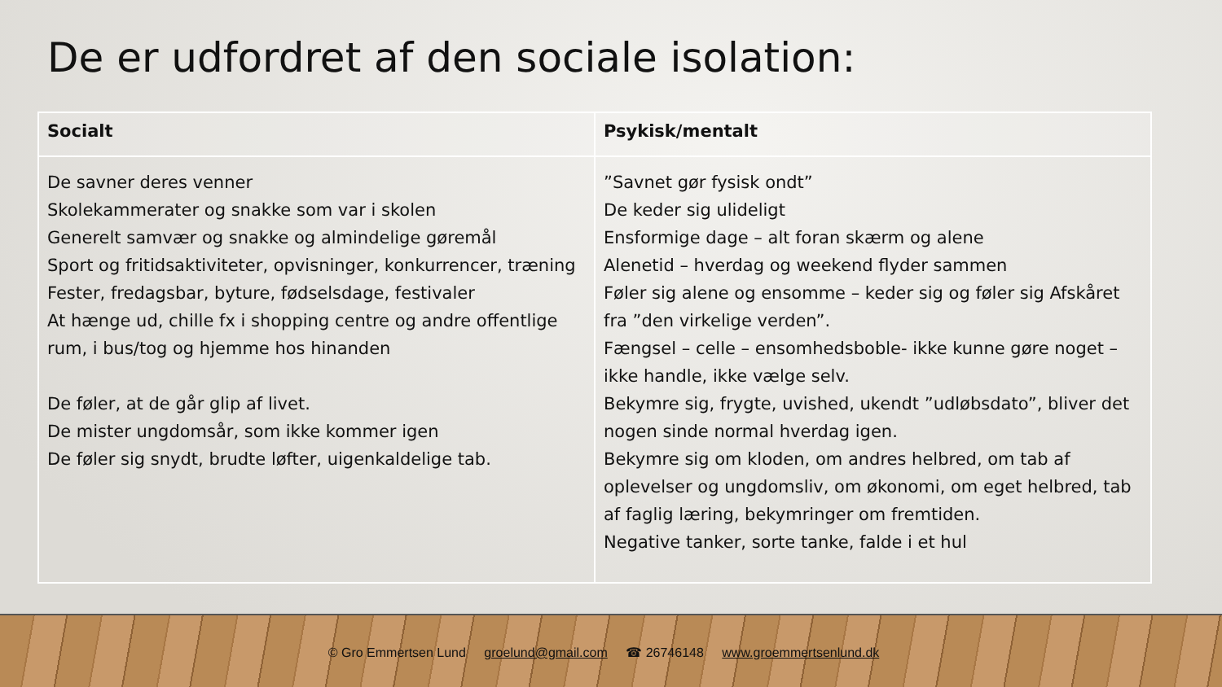De er udfordret af den sociale isolation:
| Socialt | Psykisk/mentalt |
| --- | --- |
| De savner deres venner Skolekammerater og snakke som var i skolen Generelt samvær og snakke og almindelige gøremål Sport og fritidsaktiviteter, opvisninger, konkurrencer, træning Fester, fredagsbar, byture, fødselsdage, festivaler At hænge ud, chille fx i shopping centre og andre offentlige rum, i bus/tog og hjemme hos hinanden De føler, at de går glip af livet. De mister ungdomsår, som ikke kommer igen De føler sig snydt, brudte løfter, uigenkaldelige tab. | ”Savnet gør fysisk ondt” De keder sig ulideligt Ensformige dage – alt foran skærm og alene Alenetid – hverdag og weekend flyder sammen Føler sig alene og ensomme – keder sig og føler sig Afskåret fra ”den virkelige verden”. Fængsel – celle – ensomhedsboble- ikke kunne gøre noget – ikke handle, ikke vælge selv. Bekymre sig, frygte, uvished, ukendt ”udløbsdato”, bliver det nogen sinde normal hverdag igen. Bekymre sig om kloden, om andres helbred, om tab af oplevelser og ungdomsliv, om økonomi, om eget helbred, tab af faglig læring, bekymringer om fremtiden. Negative tanker, sorte tanke, falde i et hul |
© Gro Emmertsen Lund groelund@gmail.com ☎ 26746148 www.groemmertsenlund.dk